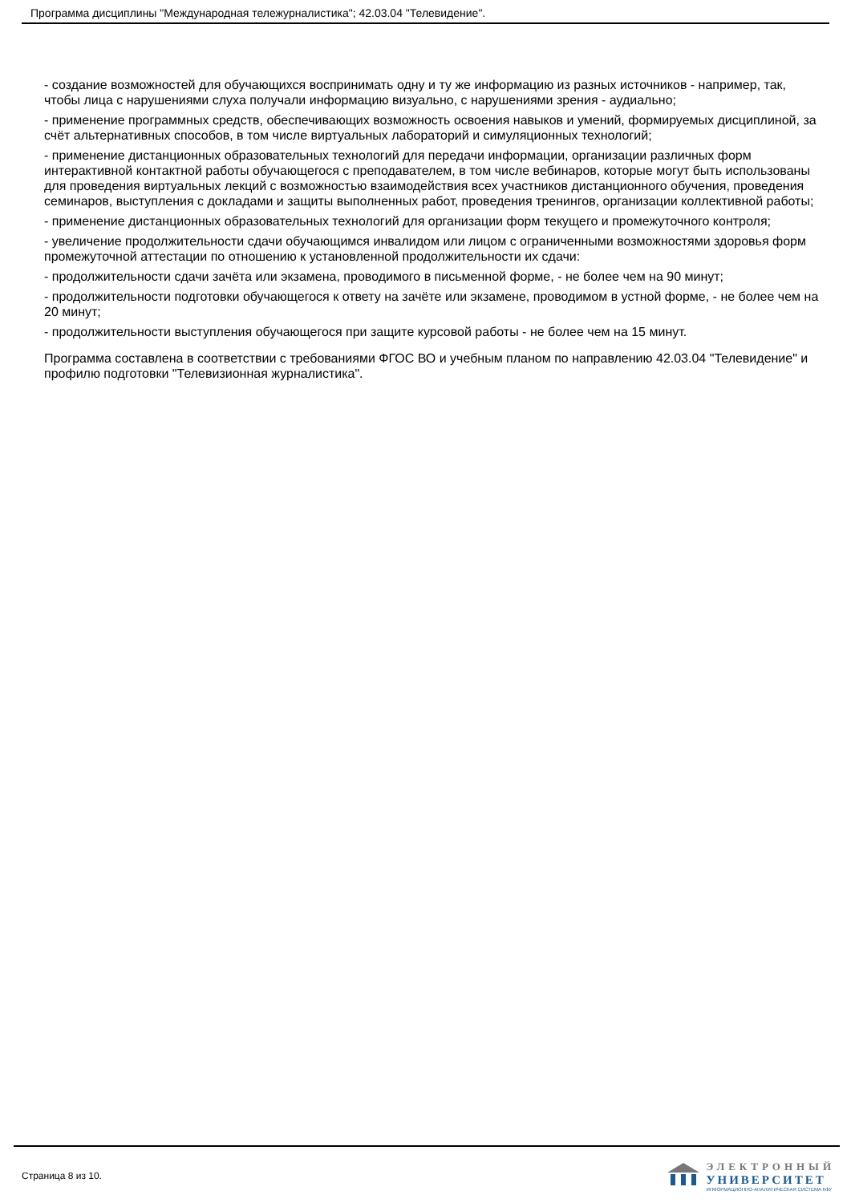Программа дисциплины "Международная тележурналистика"; 42.03.04 "Телевидение".
- создание возможностей для обучающихся воспринимать одну и ту же информацию из разных источников - например, так, чтобы лица с нарушениями слуха получали информацию визуально, с нарушениями зрения - аудиально;
- применение программных средств, обеспечивающих возможность освоения навыков и умений, формируемых дисциплиной, за счёт альтернативных способов, в том числе виртуальных лабораторий и симуляционных технологий;
- применение дистанционных образовательных технологий для передачи информации, организации различных форм интерактивной контактной работы обучающегося с преподавателем, в том числе вебинаров, которые могут быть использованы для проведения виртуальных лекций с возможностью взаимодействия всех участников дистанционного обучения, проведения семинаров, выступления с докладами и защиты выполненных работ, проведения тренингов, организации коллективной работы;
- применение дистанционных образовательных технологий для организации форм текущего и промежуточного контроля;
- увеличение продолжительности сдачи обучающимся инвалидом или лицом с ограниченными возможностями здоровья форм промежуточной аттестации по отношению к установленной продолжительности их сдачи:
- продолжительности сдачи зачёта или экзамена, проводимого в письменной форме, - не более чем на 90 минут;
- продолжительности подготовки обучающегося к ответу на зачёте или экзамене, проводимом в устной форме, - не более чем на 20 минут;
- продолжительности выступления обучающегося при защите курсовой работы - не более чем на 15 минут.
Программа составлена в соответствии с требованиями ФГОС ВО и учебным планом по направлению 42.03.04 "Телевидение" и профилю подготовки "Телевизионная журналистика".
Страница 8 из 10.
ЭЛЕКТРОННЫЙ
УНИВЕРСИТЕТ
ИНФОРМАЦИОННО-АНАЛИТИЧЕСКАЯ СИСТЕМА КФУ